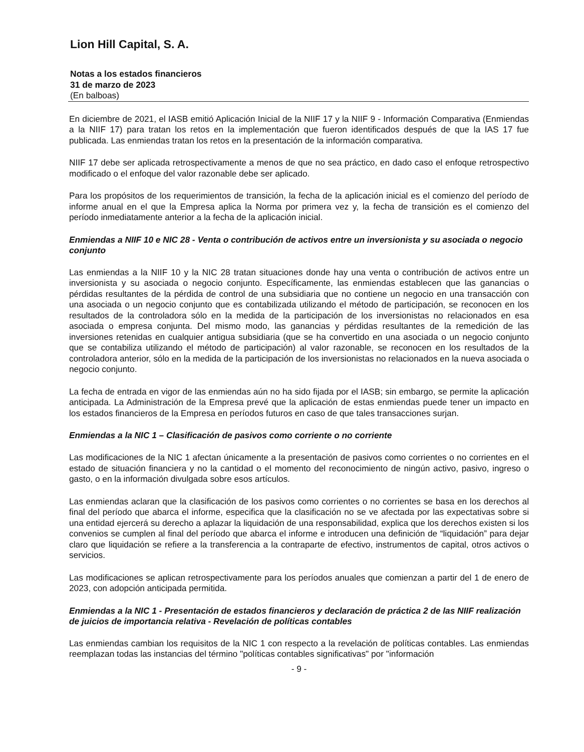Lion Hill Capital, S. A.
Notas a los estados financieros
31 de marzo de 2023
(En balboas)
En diciembre de 2021, el IASB emitió Aplicación Inicial de la NIIF 17 y la NIIF 9 - Información Comparativa (Enmiendas a la NIIF 17) para tratan los retos en la implementación que fueron identificados después de que la IAS 17 fue publicada. Las enmiendas tratan los retos en la presentación de la información comparativa.
NIIF 17 debe ser aplicada retrospectivamente a menos de que no sea práctico, en dado caso el enfoque retrospectivo modificado o el enfoque del valor razonable debe ser aplicado.
Para los propósitos de los requerimientos de transición, la fecha de la aplicación inicial es el comienzo del período de informe anual en el que la Empresa aplica la Norma por primera vez y, la fecha de transición es el comienzo del período inmediatamente anterior a la fecha de la aplicación inicial.
Enmiendas a NIIF 10 e NIC 28 - Venta o contribución de activos entre un inversionista y su asociada o negocio conjunto
Las enmiendas a la NIIF 10 y la NIC 28 tratan situaciones donde hay una venta o contribución de activos entre un inversionista y su asociada o negocio conjunto. Específicamente, las enmiendas establecen que las ganancias o pérdidas resultantes de la pérdida de control de una subsidiaria que no contiene un negocio en una transacción con una asociada o un negocio conjunto que es contabilizada utilizando el método de participación, se reconocen en los resultados de la controladora sólo en la medida de la participación de los inversionistas no relacionados en esa asociada o empresa conjunta. Del mismo modo, las ganancias y pérdidas resultantes de la remedición de las inversiones retenidas en cualquier antigua subsidiaria (que se ha convertido en una asociada o un negocio conjunto que se contabiliza utilizando el método de participación) al valor razonable, se reconocen en los resultados de la controladora anterior, sólo en la medida de la participación de los inversionistas no relacionados en la nueva asociada o negocio conjunto.
La fecha de entrada en vigor de las enmiendas aún no ha sido fijada por el IASB; sin embargo, se permite la aplicación anticipada. La Administración de la Empresa prevé que la aplicación de estas enmiendas puede tener un impacto en los estados financieros de la Empresa en períodos futuros en caso de que tales transacciones surjan.
Enmiendas a la NIC 1 – Clasificación de pasivos como corriente o no corriente
Las modificaciones de la NIC 1 afectan únicamente a la presentación de pasivos como corrientes o no corrientes en el estado de situación financiera y no la cantidad o el momento del reconocimiento de ningún activo, pasivo, ingreso o gasto, o en la información divulgada sobre esos artículos.
Las enmiendas aclaran que la clasificación de los pasivos como corrientes o no corrientes se basa en los derechos al final del período que abarca el informe, especifica que la clasificación no se ve afectada por las expectativas sobre si una entidad ejercerá su derecho a aplazar la liquidación de una responsabilidad, explica que los derechos existen si los convenios se cumplen al final del período que abarca el informe e introducen una definición de “liquidación” para dejar claro que liquidación se refiere a la transferencia a la contraparte de efectivo, instrumentos de capital, otros activos o servicios.
Las modificaciones se aplican retrospectivamente para los períodos anuales que comienzan a partir del 1 de enero de 2023, con adopción anticipada permitida.
Enmiendas a la NIC 1 - Presentación de estados financieros y declaración de práctica 2 de las NIIF realización de juicios de importancia relativa - Revelación de políticas contables
Las enmiendas cambian los requisitos de la NIC 1 con respecto a la revelación de políticas contables. Las enmiendas reemplazan todas las instancias del término "políticas contables significativas" por "información
- 9 -